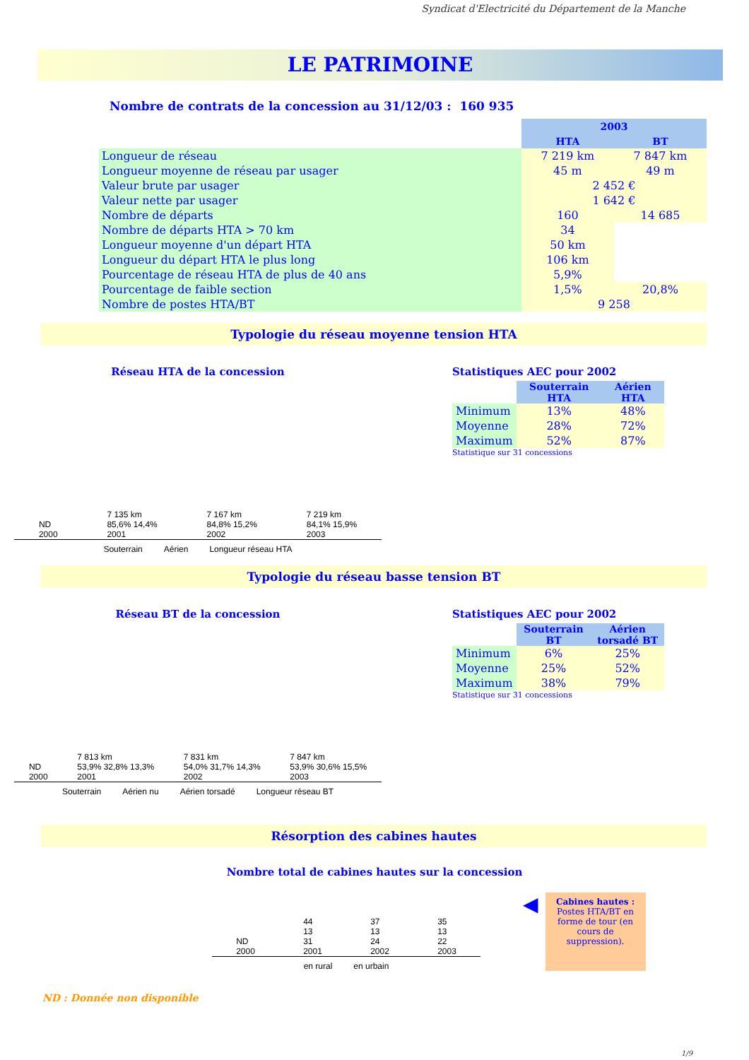Syndicat d'Electricité du Département de la Manche
LE PATRIMOINE
Nombre de contrats de la concession au 31/12/03 : 160 935
| | 2003 | |
| | HTA | BT |
| Longueur de réseau | 7 219 km | 7 847 km |
| Longueur moyenne de réseau par usager | 45 m | 49 m |
| Valeur brute par usager | 2 452 € | |
| Valeur nette par usager | 1 642 € | |
| Nombre de départs | 160 | 14 685 |
| Nombre de départs HTA > 70 km | 34 | |
| Longueur moyenne d'un départ HTA | 50 km | |
| Longueur du départ HTA le plus long | 106 km | |
| Pourcentage de réseau HTA de plus de 40 ans | 5,9% | |
| Pourcentage de faible section | 1,5% | 20,8% |
| Nombre de postes HTA/BT | 9 258 | |
Typologie du réseau moyenne tension HTA
Réseau HTA de la concession
ND
2000
7 135 km
85,6% 14,4%
2001
7 167 km
84,8% 15,2%
2002
7 219 km
84,1% 15,9%
2003
Souterrain Aérien Longueur réseau HTA
Statistiques AEC pour 2002
| | Souterrain HTA | Aérien HTA |
| Minimum | 13% | 48% |
| Moyenne | 28% | 72% |
| Maximum | 52% | 87% |
Statistique sur 31 concessions
Typologie du réseau basse tension BT
Réseau BT de la concession
ND
2000
7 813 km
53,9% 32,8% 13,3%
2001
7 831 km
54,0% 31,7% 14,3%
2002
7 847 km
53,9% 30,6% 15,5%
2003
Souterrain Aérien nu Aérien torsadé Longueur réseau BT
Statistiques AEC pour 2002
| | Souterrain BT | Aérien torsadé BT |
| Minimum | 6% | 25% |
| Moyenne | 25% | 52% |
| Maximum | 38% | 79% |
Statistique sur 31 concessions
Résorption des cabines hautes
Nombre total de cabines hautes sur la concession
ND
2000
44
13
31
2001
37
13
24
2002
35
13
22
2003
en rural en urbain
◀
Cabines hautes : Postes HTA/BT en forme de tour (en cours de suppression).
ND : Donnée non disponible
1/9